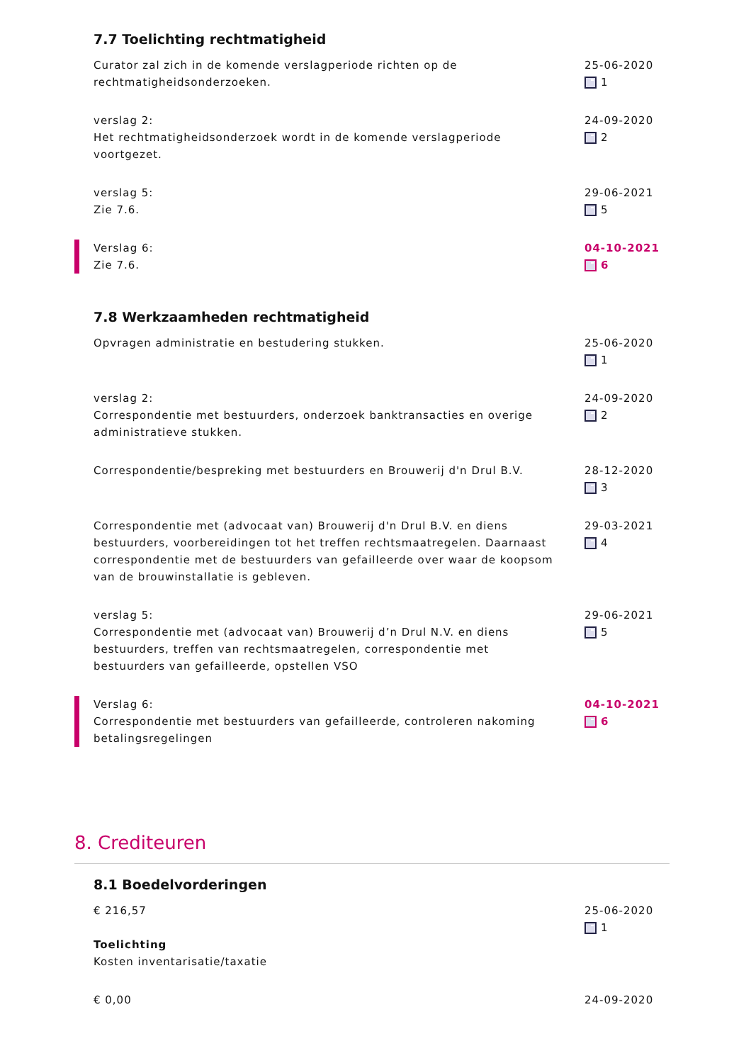7.7 Toelichting rechtmatigheid
Curator zal zich in de komende verslagperiode richten op de rechtmatigheidsonderzoeken.
25-06-2020
1
verslag 2:
Het rechtmatigheidsonderzoek wordt in de komende verslagperiode voortgezet.
24-09-2020
2
verslag 5:
Zie 7.6.
29-06-2021
5
Verslag 6:
Zie 7.6.
04-10-2021
6
7.8 Werkzaamheden rechtmatigheid
Opvragen administratie en bestudering stukken.
25-06-2020
1
verslag 2:
Correspondentie met bestuurders, onderzoek banktransacties en overige administratieve stukken.
24-09-2020
2
Correspondentie/bespreking met bestuurders en Brouwerij d'n Drul B.V.
28-12-2020
3
Correspondentie met (advocaat van) Brouwerij d'n Drul B.V. en diens bestuurders, voorbereidingen tot het treffen rechtsmaatregelen. Daarnaast correspondentie met de bestuurders van gefailleerde over waar de koopsom van de brouwinstallatie is gebleven.
29-03-2021
4
verslag 5:
Correspondentie met (advocaat van) Brouwerij d’n Drul N.V. en diens bestuurders, treffen van rechtsmaatregelen, correspondentie met bestuurders van gefailleerde, opstellen VSO
29-06-2021
5
Verslag 6:
Correspondentie met bestuurders van gefailleerde, controleren nakoming betalingsregelingen
04-10-2021
6
8. Crediteuren
8.1 Boedelvorderingen
€ 216,57
Toelichting
Kosten inventarisatie/taxatie
25-06-2020
1
€ 0,00 24-09-2020